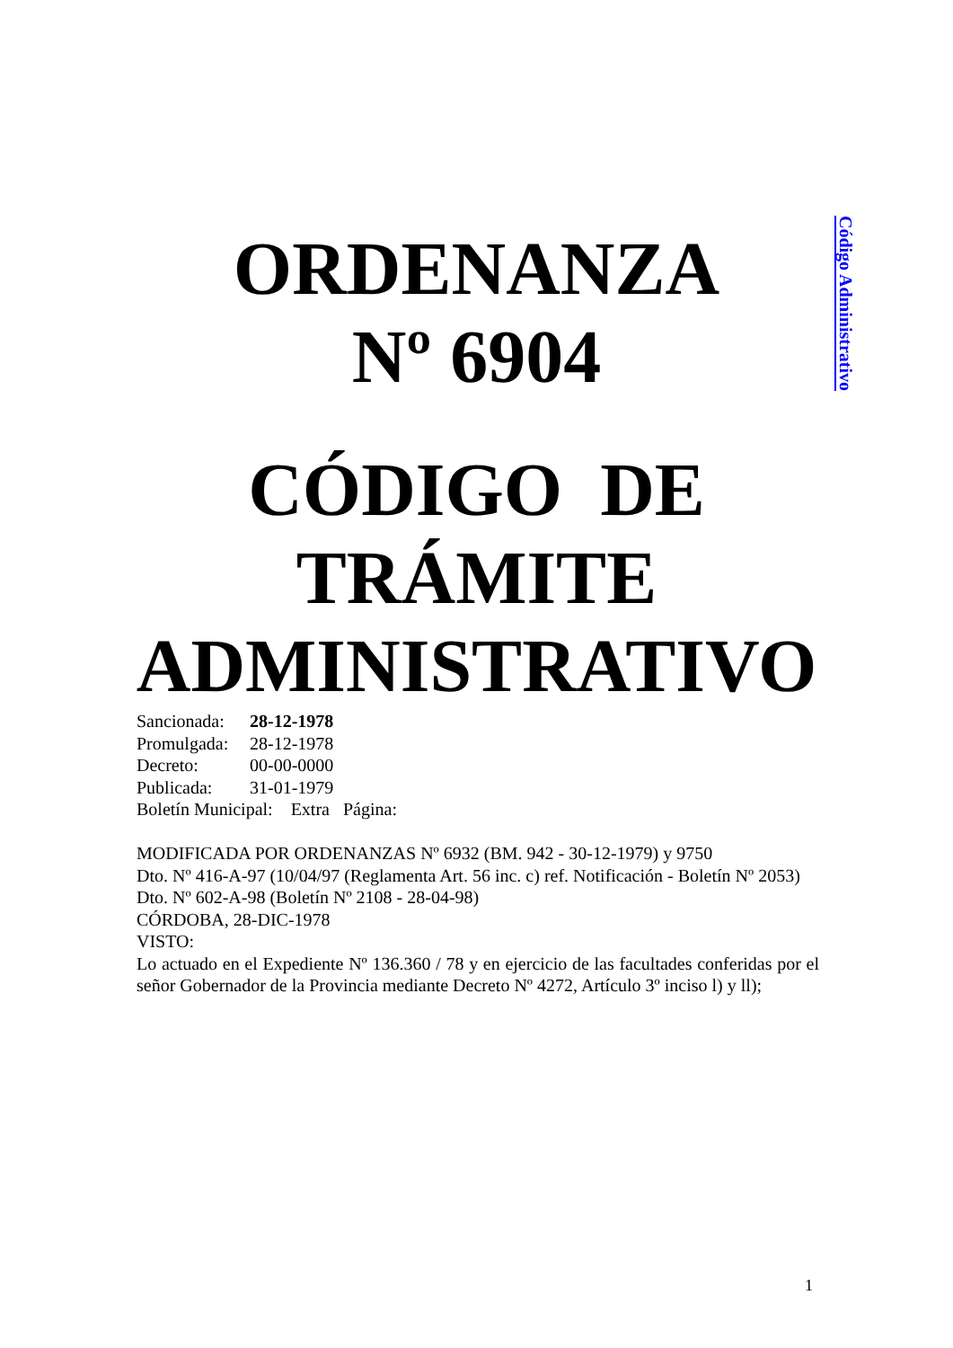Código Administrativo
ORDENANZA
Nº 6904
CÓDIGO DE
TRÁMITE
ADMINISTRATIVO
Sancionada: 28-12-1978
Promulgada: 28-12-1978
Decreto: 00-00-0000
Publicada: 31-01-1979
Boletín Municipal: Extra Página:
MODIFICADA POR ORDENANZAS Nº 6932 (BM. 942 - 30-12-1979) y 9750
Dto. Nº 416-A-97 (10/04/97 (Reglamenta Art. 56 inc. c) ref. Notificación - Boletín Nº 2053)
Dto. Nº 602-A-98 (Boletín Nº 2108 - 28-04-98)
CÓRDOBA, 28-DIC-1978
VISTO:
Lo actuado en el Expediente Nº 136.360 / 78 y en ejercicio de las facultades conferidas por el señor Gobernador de la Provincia mediante Decreto Nº 4272, Artículo 3º inciso l) y ll);
1